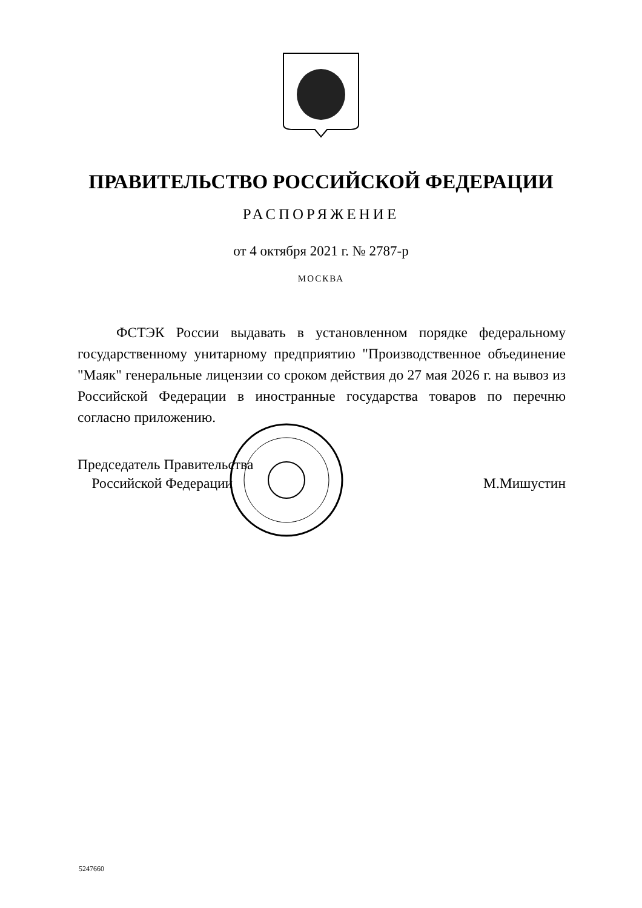ПРАВИТЕЛЬСТВО РОССИЙСКОЙ ФЕДЕРАЦИИ
РАСПОРЯЖЕНИЕ
от 4 октября 2021 г. № 2787-р
МОСКВА
ФСТЭК России выдавать в установленном порядке федеральному государственному унитарному предприятию "Производственное объединение "Маяк" генеральные лицензии со сроком действия до 27 мая 2026 г. на вывоз из Российской Федерации в иностранные государства товаров по перечню согласно приложению.
Председатель Правительства
Российской Федерации
М.Мишустин
5247660